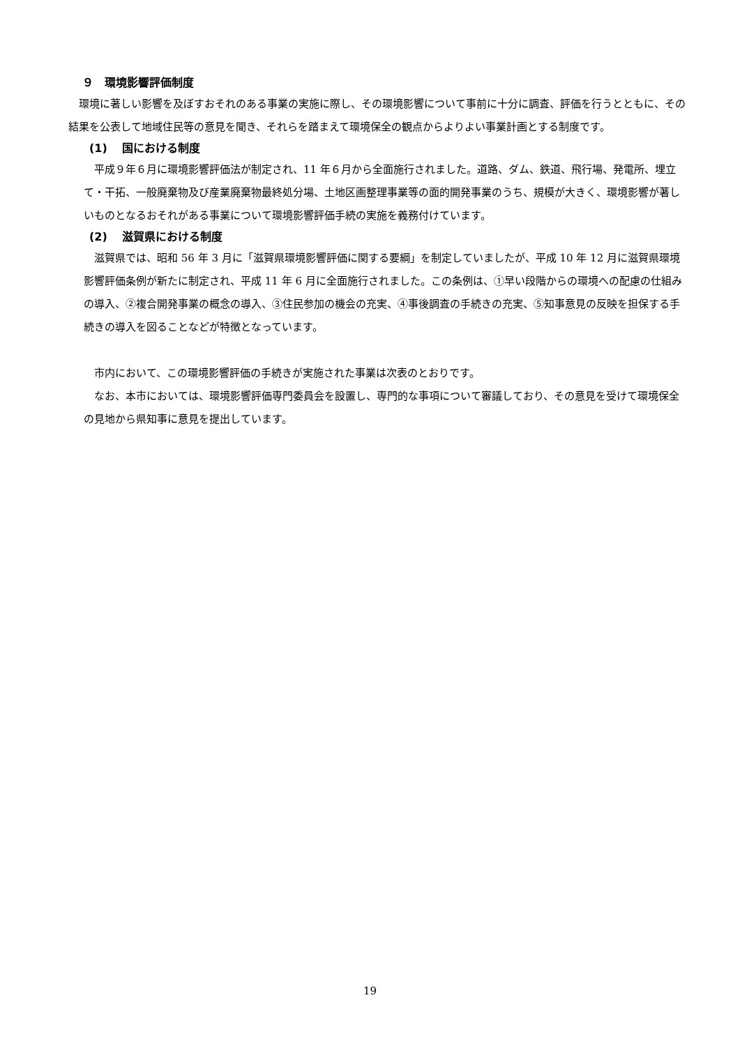９　環境影響評価制度
環境に著しい影響を及ぼすおそれのある事業の実施に際し、その環境影響について事前に十分に調査、評価を行うとともに、その結果を公表して地域住民等の意見を聞き、それらを踏まえて環境保全の観点からよりよい事業計画とする制度です。
(1)　 国における制度
平成９年６月に環境影響評価法が制定され、11 年６月から全面施行されました。道路、ダム、鉄道、飛行場、発電所、埋立て・干拓、一般廃棄物及び産業廃棄物最終処分場、土地区画整理事業等の面的開発事業のうち、規模が大きく、環境影響が著しいものとなるおそれがある事業について環境影響評価手続の実施を義務付けています。
(2)　 滋賀県における制度
滋賀県では、昭和 56 年 3 月に「滋賀県環境影響評価に関する要綱」を制定していましたが、平成 10 年 12 月に滋賀県環境影響評価条例が新たに制定され、平成 11 年 6 月に全面施行されました。この条例は、①早い段階からの環境への配慮の仕組みの導入、②複合開発事業の概念の導入、③住民参加の機会の充実、④事後調査の手続きの充実、⑤知事意見の反映を担保する手続きの導入を図ることなどが特徴となっています。
市内において、この環境影響評価の手続きが実施された事業は次表のとおりです。
なお、本市においては、環境影響評価専門委員会を設置し、専門的な事項について審議しており、その意見を受けて環境保全の見地から県知事に意見を提出しています。
19